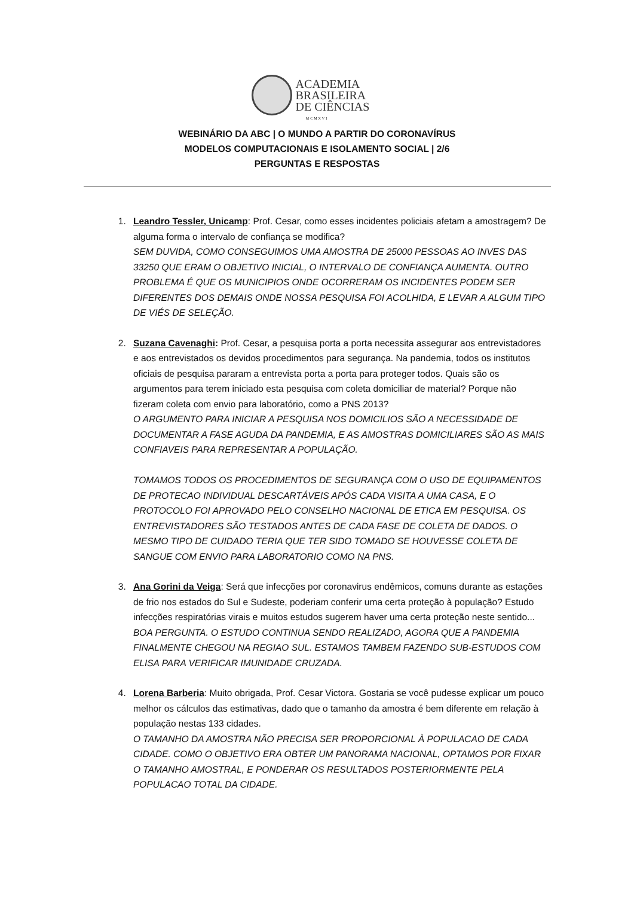ACADEMIA
BRASILEIRA
DE CIÊNCIAS
MCMXVI
WEBINÁRIO DA ABC | O MUNDO A PARTIR DO CORONAVÍRUS
MODELOS COMPUTACIONAIS E ISOLAMENTO SOCIAL | 2/6
PERGUNTAS E RESPOSTAS
1. Leandro Tessler, Unicamp: Prof. Cesar, como esses incidentes policiais afetam a amostragem? De alguma forma o intervalo de confiança se modifica?
SEM DUVIDA, COMO CONSEGUIMOS UMA AMOSTRA DE 25000 PESSOAS AO INVES DAS 33250 QUE ERAM O OBJETIVO INICIAL, O INTERVALO DE CONFIANÇA AUMENTA. OUTRO PROBLEMA É QUE OS MUNICIPIOS ONDE OCORRERAM OS INCIDENTES PODEM SER DIFERENTES DOS DEMAIS ONDE NOSSA PESQUISA FOI ACOLHIDA, E LEVAR A ALGUM TIPO DE VIÉS DE SELEÇÃO.
2. Suzana Cavenaghi: Prof. Cesar, a pesquisa porta a porta necessita assegurar aos entrevistadores e aos entrevistados os devidos procedimentos para segurança. Na pandemia, todos os institutos oficiais de pesquisa pararam a entrevista porta a porta para proteger todos. Quais são os argumentos para terem iniciado esta pesquisa com coleta domiciliar de material? Porque não fizeram coleta com envio para laboratório, como a PNS 2013?
O ARGUMENTO PARA INICIAR A PESQUISA NOS DOMICILIOS SÃO A NECESSIDADE DE DOCUMENTAR A FASE AGUDA DA PANDEMIA, E AS AMOSTRAS DOMICILIARES SÃO AS MAIS CONFIAVEIS PARA REPRESENTAR A POPULAÇÃO.
TOMAMOS TODOS OS PROCEDIMENTOS DE SEGURANÇA COM O USO DE EQUIPAMENTOS DE PROTECAO INDIVIDUAL DESCARTÁVEIS APÓS CADA VISITA A UMA CASA, E O PROTOCOLO FOI APROVADO PELO CONSELHO NACIONAL DE ETICA EM PESQUISA. OS ENTREVISTADORES SÃO TESTADOS ANTES DE CADA FASE DE COLETA DE DADOS. O MESMO TIPO DE CUIDADO TERIA QUE TER SIDO TOMADO SE HOUVESSE COLETA DE SANGUE COM ENVIO PARA LABORATORIO COMO NA PNS.
3. Ana Gorini da Veiga: Será que infecções por coronavirus endêmicos, comuns durante as estações de frio nos estados do Sul e Sudeste, poderiam conferir uma certa proteção à população? Estudo infecções respiratórias virais e muitos estudos sugerem haver uma certa proteção neste sentido...
BOA PERGUNTA. O ESTUDO CONTINUA SENDO REALIZADO, AGORA QUE A PANDEMIA FINALMENTE CHEGOU NA REGIAO SUL. ESTAMOS TAMBEM FAZENDO SUB-ESTUDOS COM ELISA PARA VERIFICAR IMUNIDADE CRUZADA.
4. Lorena Barberia: Muito obrigada, Prof. Cesar Victora. Gostaria se você pudesse explicar um pouco melhor os cálculos das estimativas, dado que o tamanho da amostra é bem diferente em relação à população nestas 133 cidades.
O TAMANHO DA AMOSTRA NÃO PRECISA SER PROPORCIONAL À POPULACAO DE CADA CIDADE. COMO O OBJETIVO ERA OBTER UM PANORAMA NACIONAL, OPTAMOS POR FIXAR O TAMANHO AMOSTRAL, E PONDERAR OS RESULTADOS POSTERIORMENTE PELA POPULACAO TOTAL DA CIDADE.